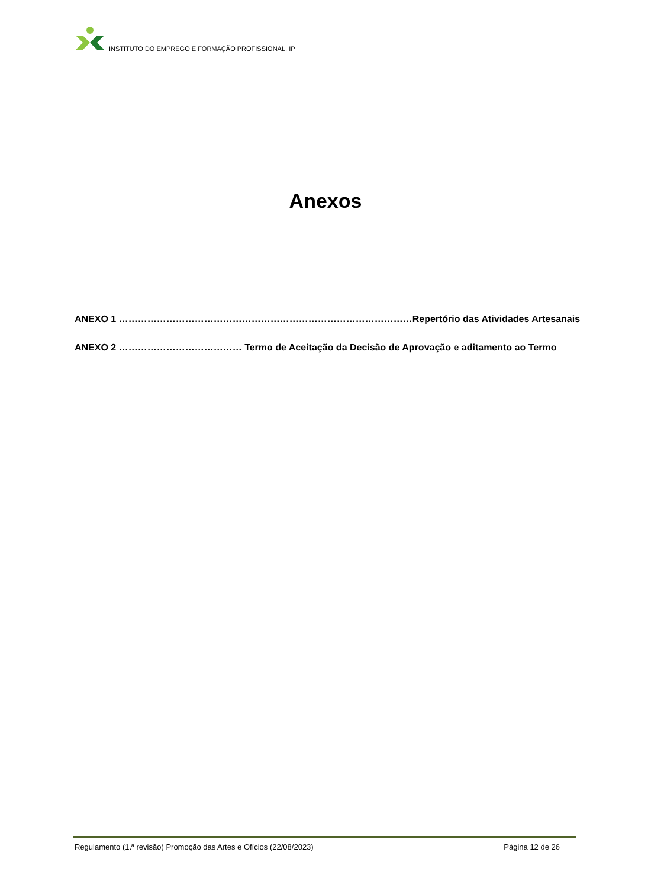INSTITUTO DO EMPREGO E FORMAÇÃO PROFISSIONAL, IP
Anexos
ANEXO 1 …………………………………………………………………………………Repertório das Atividades Artesanais
ANEXO 2 ………………………………… Termo de Aceitação da Decisão de Aprovação e aditamento ao Termo
Regulamento (1.ª revisão) Promoção das Artes e Ofícios (22/08/2023) Página 12 de 26